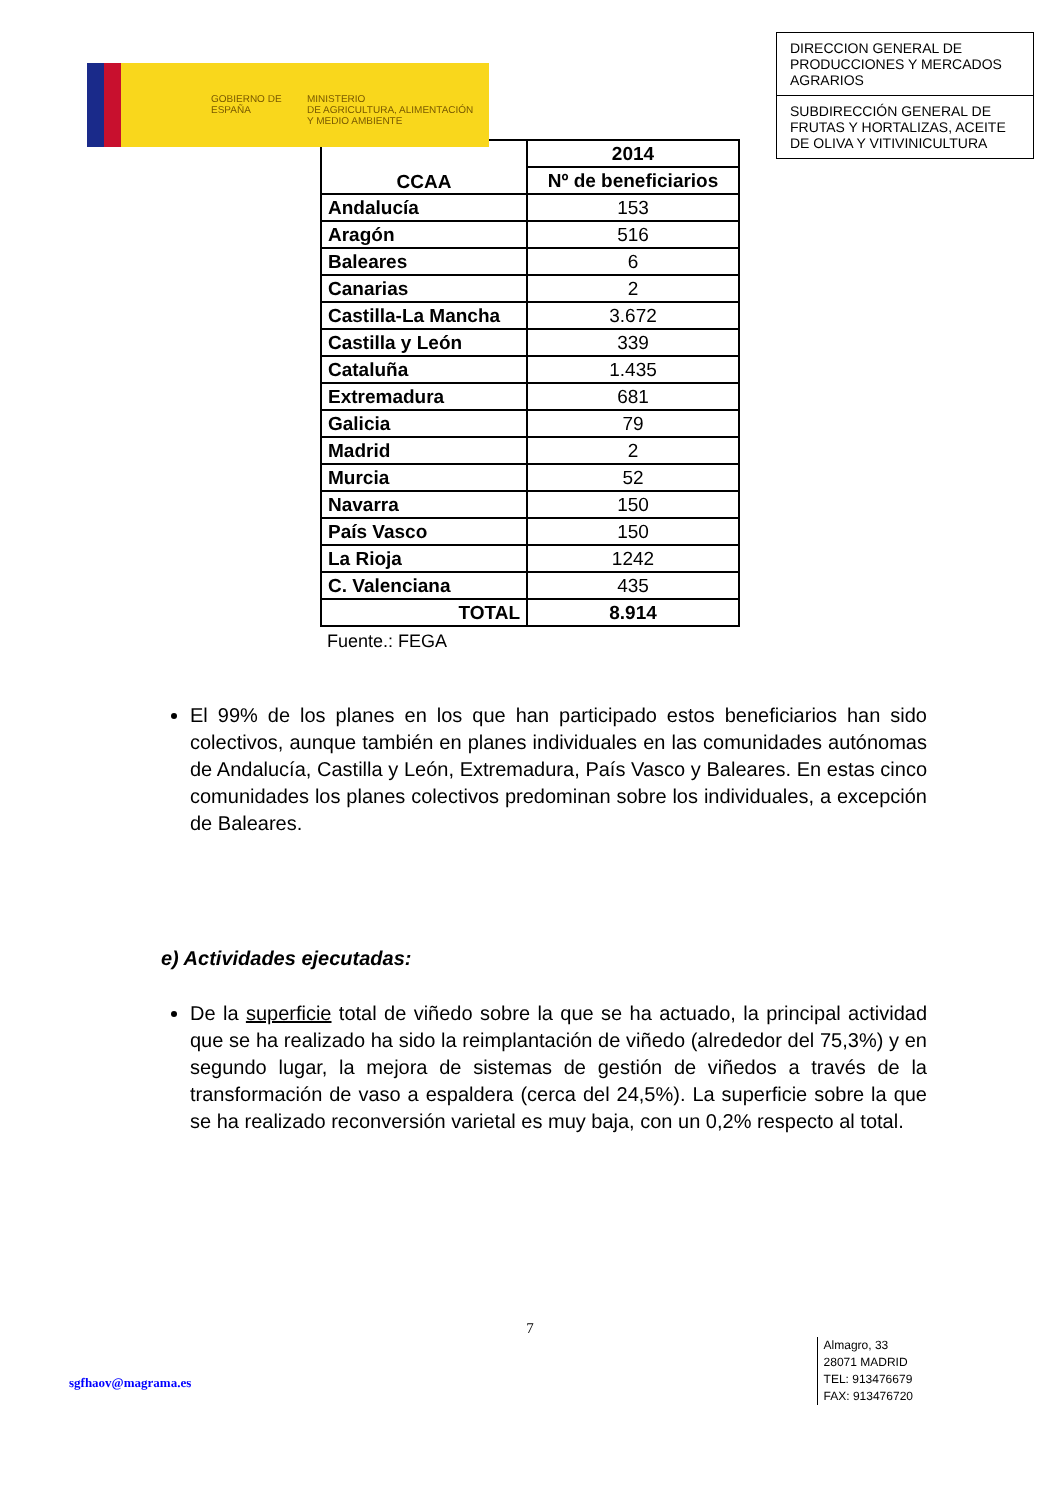GOBIERNO DE ESPAÑA
MINISTERIO
DE AGRICULTURA, ALIMENTACIÓN
Y MEDIO AMBIENTE
DIRECCION GENERAL DE PRODUCCIONES Y MERCADOS AGRARIOS
SUBDIRECCIÓN GENERAL DE FRUTAS Y HORTALIZAS, ACEITE DE OLIVA Y VITIVINICULTURA
| CCAA | 2014 |
| --- | --- |
| | Nº de beneficiarios |
| Andalucía | 153 |
| Aragón | 516 |
| Baleares | 6 |
| Canarias | 2 |
| Castilla-La Mancha | 3.672 |
| Castilla y León | 339 |
| Cataluña | 1.435 |
| Extremadura | 681 |
| Galicia | 79 |
| Madrid | 2 |
| Murcia | 52 |
| Navarra | 150 |
| País Vasco | 150 |
| La Rioja | 1242 |
| C. Valenciana | 435 |
| TOTAL | 8.914 |
Fuente.: FEGA
El 99% de los planes en los que han participado estos beneficiarios han sido colectivos, aunque también en planes individuales en las comunidades autónomas de Andalucía, Castilla y León, Extremadura, País Vasco y Baleares. En estas cinco comunidades los planes colectivos predominan sobre los individuales, a excepción de Baleares.
e) Actividades ejecutadas:
De la superficie total de viñedo sobre la que se ha actuado, la principal actividad que se ha realizado ha sido la reimplantación de viñedo (alrededor del 75,3%) y en segundo lugar, la mejora de sistemas de gestión de viñedos a través de la transformación de vaso a espaldera (cerca del 24,5%). La superficie sobre la que se ha realizado reconversión varietal es muy baja, con un 0,2% respecto al total.
7
sgfhaov@magrama.es
Almagro, 33
28071 MADRID
TEL: 913476679
FAX: 913476720